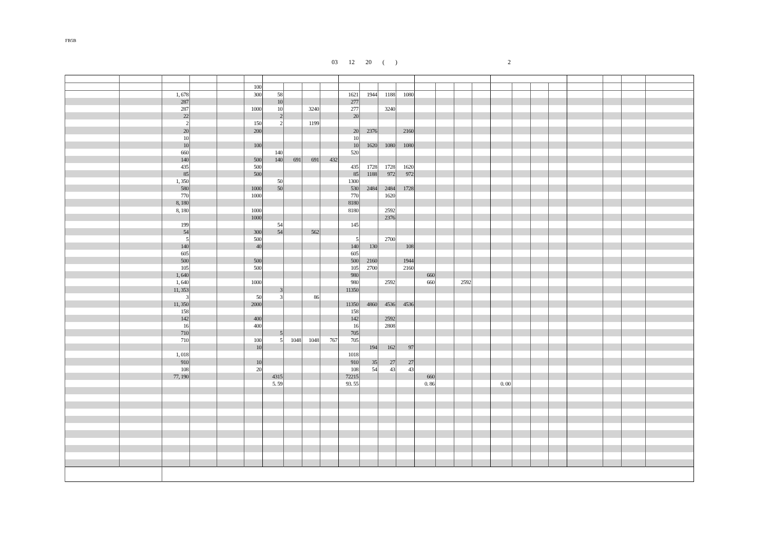FB5B
03 12 20 ( ) 2
| | | | | | 100 | | | | | | | | | | | | | | | | | | | | |
| --- | --- | --- | --- | --- | --- | --- | --- | --- | --- | --- | --- | --- | --- | --- | --- | --- | --- | --- | --- | --- | --- | --- | --- | --- | --- |
| | | 1, 678 | | | 300 | 58 | | | | 1621 | 1944 | 1188 | 1080 | | | | | | | | | | | | |
| | | 287 | | | | 10 | | | | 277 | | | | | | | | | | | | | | | |
| | | 287 | | | 1000 | 10 | | 3240 | | 277 | | 3240 | | | | | | | | | | | | | |
| | | 22 | | | | 2 | | | | 20 | | | | | | | | | | | | | | | |
| | | 2 | | | 150 | 2 | | 1199 | | | | | | | | | | | | | | | | | |
| | | 20 | | | 200 | | | | | 20 | 2376 | | 2160 | | | | | | | | | | | | |
| | | 10 | | | | | | | | 10 | | | | | | | | | | | | | | | |
| | | 10 | | | 100 | | | | | 10 | 1620 | 1080 | 1080 | | | | | | | | | | | | |
| | | 660 | | | | 140 | | | | 520 | | | | | | | | | | | | | | | |
| | | 140 | | | 500 | 140 | 691 | 691 | 432 | | | | | | | | | | | | | | | | |
| | | 435 | | | 500 | | | | | 435 | 1728 | 1728 | 1620 | | | | | | | | | | | | |
| | | 85 | | | 500 | | | | | 85 | 1188 | 972 | 972 | | | | | | | | | | | | |
| | | 1, 350 | | | | 50 | | | | 1300 | | | | | | | | | | | | | | | |
| | | 580 | | | 1000 | 50 | | | | 530 | 2484 | 2484 | 1728 | | | | | | | | | | | | |
| | | 770 | | | 1000 | | | | | 770 | | 1620 | | | | | | | | | | | | | |
| | | 8, 180 | | | | | | | | 8180 | | | | | | | | | | | | | | | |
| | | 8, 180 | | | 1000 | | | | | 8180 | | 2592 | | | | | | | | | | | | | |
| | | | | | 1000 | | | | | | | 2376 | | | | | | | | | | | | | |
| | | 199 | | | | 54 | | | | 145 | | | | | | | | | | | | | | | |
| | | 54 | | | 300 | 54 | | 562 | | | | | | | | | | | | | | | | | |
| | | 5 | | | 500 | | | | | 5 | | 2700 | | | | | | | | | | | | | |
| | | 140 | | | 40 | | | | | 140 | 130 | | 108 | | | | | | | | | | | | |
| | | 605 | | | | | | | | 605 | | | | | | | | | | | | | | | |
| | | 500 | | | 500 | | | | | 500 | 2160 | | 1944 | | | | | | | | | | | | |
| | | 105 | | | 500 | | | | | 105 | 2700 | | 2160 | | | | | | | | | | | | |
| | | 1, 640 | | | | | | | | 980 | | | | 660 | | | | | | | | | | | |
| | | 1, 640 | | | 1000 | | | | | 980 | | 2592 | | 660 | | 2592 | | | | | | | | | |
| | | 11, 353 | | | | 3 | | | | 11350 | | | | | | | | | | | | | | | |
| | | 3 | | | 50 | 3 | | 86 | | | | | | | | | | | | | | | | | |
| | | 11, 350 | | | 2000 | | | | | 11350 | 4860 | 4536 | 4536 | | | | | | | | | | | | |
| | | 158 | | | | | | | | 158 | | | | | | | | | | | | | | | |
| | | 142 | | | 400 | | | | | 142 | | 2592 | | | | | | | | | | | | | |
| | | 16 | | | 400 | | | | | 16 | | 2808 | | | | | | | | | | | | | |
| | | 710 | | | | 5 | | | | 705 | | | | | | | | | | | | | | | |
| | | 710 | | | 100 | 5 | 1048 | 1048 | 767 | 705 | | | | | | | | | | | | | | | |
| | | | | | 10 | | | | | | 194 | 162 | 97 | | | | | | | | | | | | |
| | | 1, 018 | | | | | | | | 1018 | | | | | | | | | | | | | | | |
| | | 910 | | | 10 | | | | | 910 | 35 | 27 | 27 | | | | | | | | | | | | |
| | | 108 | | | 20 | | | | | 108 | 54 | 43 | 43 | | | | | | | | | | | | |
| | | 77, 190 | | | | 4315 | | | | 72215 | | | | 660 | | | | | | | | | | | |
| | | | | | | 5. 59 | | | | 93. 55 | | | | 0. 86 | | | | 0. 00 | | | | | | | |